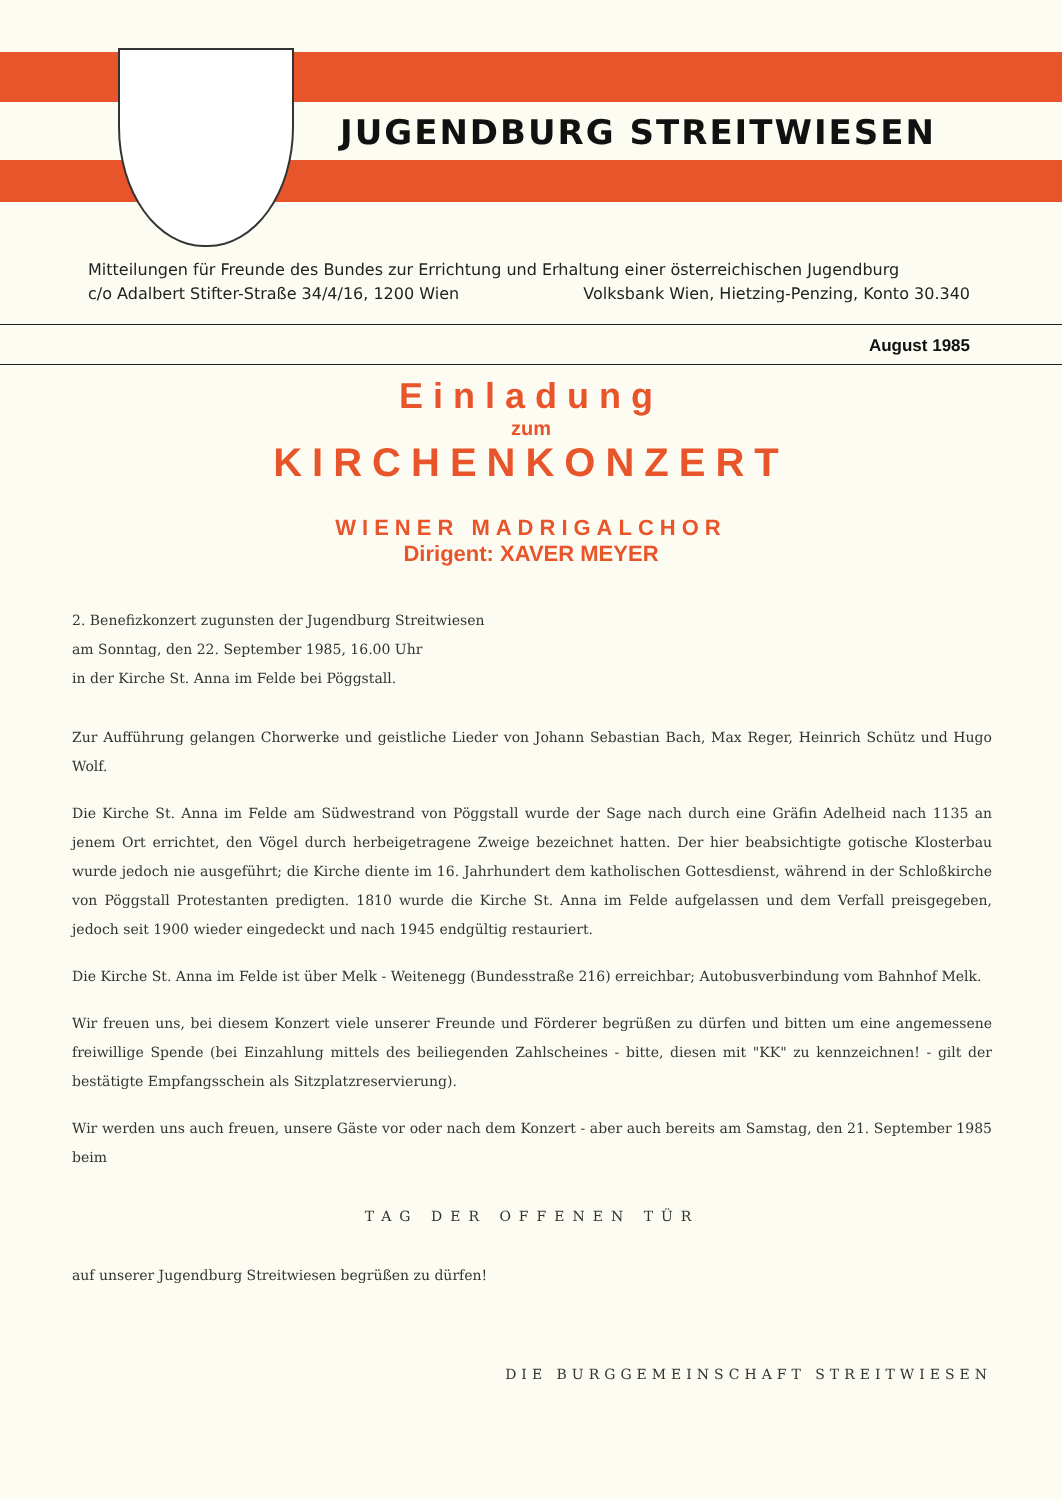JUGENDBURG STREITWIESEN
Mitteilungen für Freunde des Bundes zur Errichtung und Erhaltung einer österreichischen Jugendburg
c/o Adalbert Stifter-Straße 34/4/16, 1200 Wien Volksbank Wien, Hietzing-Penzing, Konto 30.340
August 1985
Einladung
zum
KIRCHENKONZERT
WIENER MADRIGALCHOR
Dirigent: XAVER MEYER
2. Benefizkonzert zugunsten der Jugendburg Streitwiesen
am Sonntag, den 22. September 1985, 16.00 Uhr
in der Kirche St. Anna im Felde bei Pöggstall.
Zur Aufführung gelangen Chorwerke und geistliche Lieder von Johann Sebastian Bach, Max Reger, Heinrich Schütz und Hugo Wolf.
Die Kirche St. Anna im Felde am Südwestrand von Pöggstall wurde der Sage nach durch eine Gräfin Adelheid nach 1135 an jenem Ort errichtet, den Vögel durch herbeigetragene Zweige bezeichnet hatten. Der hier beabsichtigte gotische Klosterbau wurde jedoch nie ausgeführt; die Kirche diente im 16. Jahrhundert dem katholischen Gottesdienst, während in der Schloßkirche von Pöggstall Protestanten predigten. 1810 wurde die Kirche St. Anna im Felde aufgelassen und dem Verfall preisgegeben, jedoch seit 1900 wieder eingedeckt und nach 1945 endgültig restauriert.
Die Kirche St. Anna im Felde ist über Melk - Weitenegg (Bundesstraße 216) erreichbar; Autobusverbindung vom Bahnhof Melk.
Wir freuen uns, bei diesem Konzert viele unserer Freunde und Förderer begrüßen zu dürfen und bitten um eine angemessene freiwillige Spende (bei Einzahlung mittels des beiliegenden Zahlscheines - bitte, diesen mit "KK" zu kennzeichnen! - gilt der bestätigte Empfangsschein als Sitzplatzreservierung).
Wir werden uns auch freuen, unsere Gäste vor oder nach dem Konzert - aber auch bereits am Samstag, den 21. September 1985 beim
TAG DER OFFENEN TÜR
auf unserer Jugendburg Streitwiesen begrüßen zu dürfen!
DIE BURGGEMEINSCHAFT STREITWIESEN